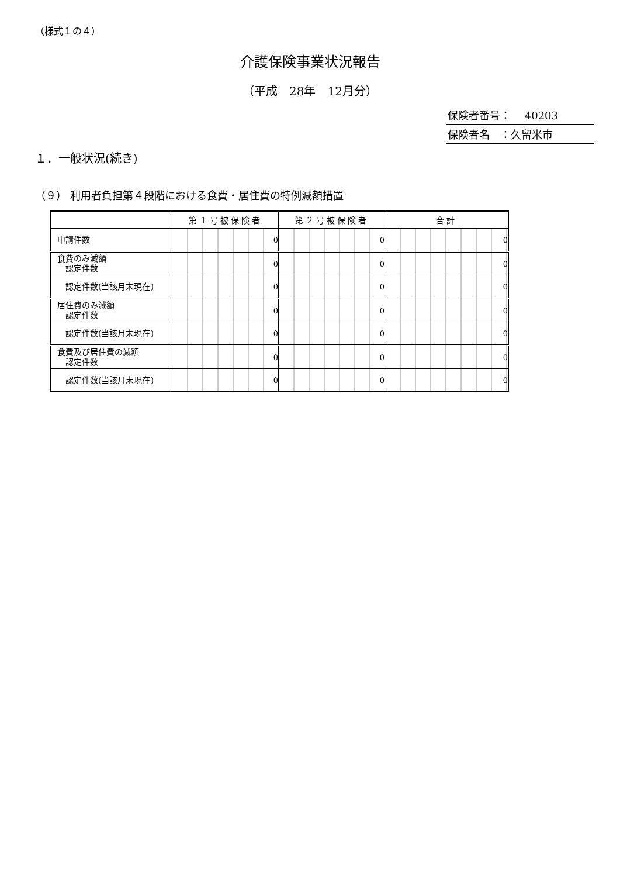（様式１の４）
介護保険事業状況報告
（平成　28年　12月分）
保険者番号：　 40203
保険者名　：久留米市
１．一般状況(続き)
（９） 利用者負担第４段階における食費・居住費の特例減額措置
| | 第１号被保険者 | 第２号被保険者 | 合計 |
| --- | --- | --- | --- |
| 申請件数 | 0 | 0 | 0 |
| 食費のみ減額 認定件数 | 0 | 0 | 0 |
| 認定件数(当該月末現在) | 0 | 0 | 0 |
| 居住費のみ減額 認定件数 | 0 | 0 | 0 |
| 認定件数(当該月末現在) | 0 | 0 | 0 |
| 食費及び居住費の減額 認定件数 | 0 | 0 | 0 |
| 認定件数(当該月末現在) | 0 | 0 | 0 |